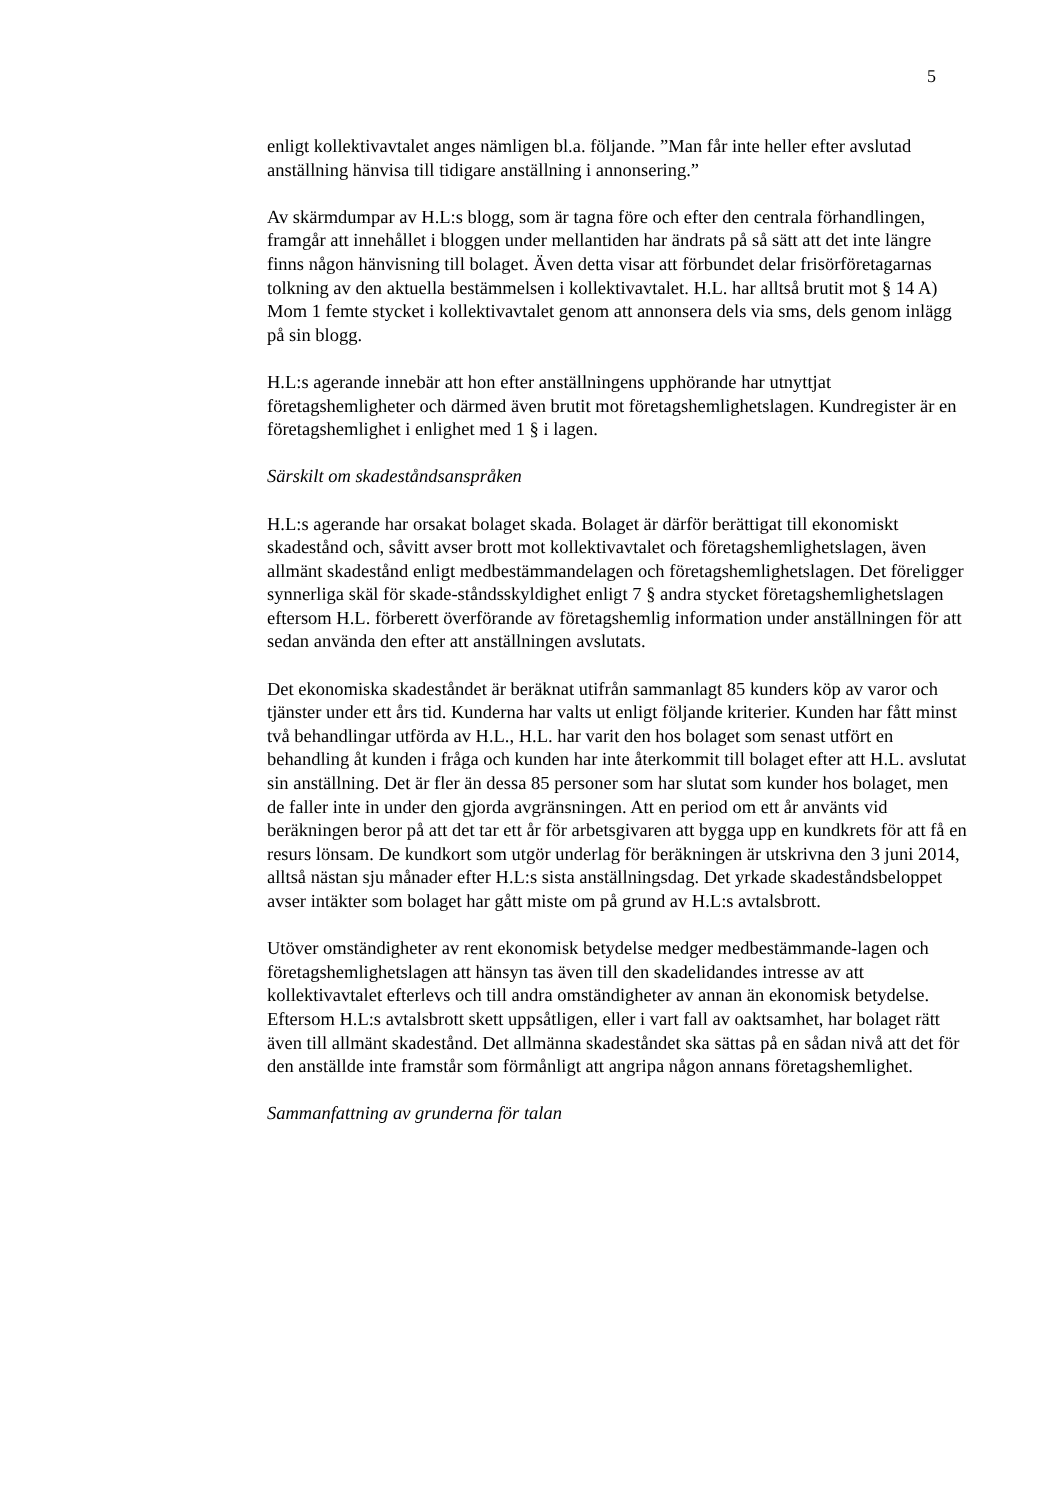5
enligt kollektivavtalet anges nämligen bl.a. följande. ”Man får inte heller efter avslutad anställning hänvisa till tidigare anställning i annonsering.”
Av skärmdumpar av H.L:s blogg, som är tagna före och efter den centrala förhandlingen, framgår att innehållet i bloggen under mellantiden har ändrats på så sätt att det inte längre finns någon hänvisning till bolaget. Även detta visar att förbundet delar frisörföretagarnas tolkning av den aktuella bestämmelsen i kollektivavtalet. H.L. har alltså brutit mot § 14 A) Mom 1 femte stycket i kollektivavtalet genom att annonsera dels via sms, dels genom inlägg på sin blogg.
H.L:s agerande innebär att hon efter anställningens upphörande har utnyttjat företagshemligheter och därmed även brutit mot företagshemlighetslagen. Kundregister är en företagshemlighet i enlighet med 1 § i lagen.
Särskilt om skadeståndsanspråken
H.L:s agerande har orsakat bolaget skada. Bolaget är därför berättigat till ekonomiskt skadestånd och, såvitt avser brott mot kollektivavtalet och företagshemlighetslagen, även allmänt skadestånd enligt medbestämmandelagen och företagshemlighetslagen. Det föreligger synnerliga skäl för skade-ståndsskyldighet enligt 7 § andra stycket företagshemlighetslagen eftersom H.L. förberett överförande av företagshemlig information under anställningen för att sedan använda den efter att anställningen avslutats.
Det ekonomiska skadeståndet är beräknat utifrån sammanlagt 85 kunders köp av varor och tjänster under ett års tid. Kunderna har valts ut enligt följande kriterier. Kunden har fått minst två behandlingar utförda av H.L., H.L. har varit den hos bolaget som senast utfört en behandling åt kunden i fråga och kunden har inte återkommit till bolaget efter att H.L. avslutat sin anställning. Det är fler än dessa 85 personer som har slutat som kunder hos bolaget, men de faller inte in under den gjorda avgränsningen. Att en period om ett år använts vid beräkningen beror på att det tar ett år för arbetsgivaren att bygga upp en kundkrets för att få en resurs lönsam. De kundkort som utgör underlag för beräkningen är utskrivna den 3 juni 2014, alltså nästan sju månader efter H.L:s sista anställningsdag. Det yrkade skadeståndsbeloppet avser intäkter som bolaget har gått miste om på grund av H.L:s avtalsbrott.
Utöver omständigheter av rent ekonomisk betydelse medger medbestämmande-lagen och företagshemlighetslagen att hänsyn tas även till den skadelidandes intresse av att kollektivavtalet efterlevs och till andra omständigheter av annan än ekonomisk betydelse. Eftersom H.L:s avtalsbrott skett uppsåtligen, eller i vart fall av oaktsamhet, har bolaget rätt även till allmänt skadestånd. Det allmänna skadeståndet ska sättas på en sådan nivå att det för den anställde inte framstår som förmånligt att angripa någon annans företagshemlighet.
Sammanfattning av grunderna för talan